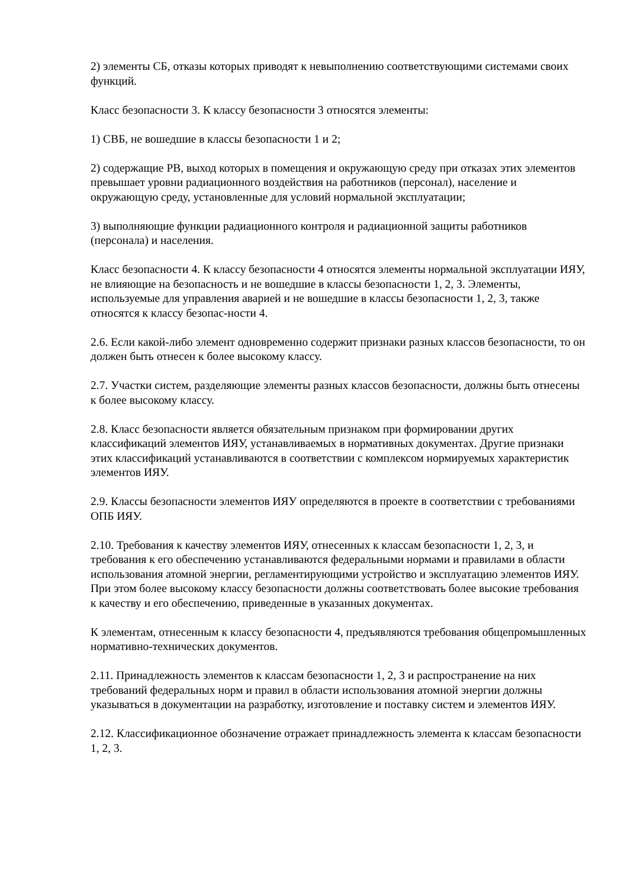2) элементы СБ, отказы которых приводят к невыполнению соответствующими системами своих функций.
Класс безопасности 3. К классу безопасности 3 относятся элементы:
1) СВБ, не вошедшие в классы безопасности 1 и 2;
2) содержащие РВ, выход которых в помещения и окружающую среду при отказах этих элементов превышает уровни радиационного воздействия на работников (персонал), население и окружающую среду, установленные для условий нормальной эксплуатации;
3) выполняющие функции радиационного контроля и радиационной защиты работников (персонала) и населения.
Класс безопасности 4. К классу безопасности 4 относятся элементы нормальной эксплуатации ИЯУ, не влияющие на безопасность и не вошедшие в классы безопасности 1, 2, 3. Элементы, используемые для управления аварией и не вошедшие в классы безопасности 1, 2, 3, также относятся к классу безопас-ности 4.
2.6. Если какой-либо элемент одновременно содержит признаки разных классов безопасности, то он должен быть отнесен к более высокому классу.
2.7. Участки систем, разделяющие элементы разных классов безопасности, должны быть отнесены к более высокому классу.
2.8. Класс безопасности является обязательным признаком при формировании других классификаций элементов ИЯУ, устанавливаемых в нормативных документах. Другие признаки этих классификаций устанавливаются в соответствии с комплексом нормируемых характеристик элементов ИЯУ.
2.9. Классы безопасности элементов ИЯУ определяются в проекте в соответствии с требованиями ОПБ ИЯУ.
2.10. Требования к качеству элементов ИЯУ, отнесенных к классам безопасности 1, 2, 3, и требования к его обеспечению устанавливаются федеральными нормами и правилами в области использования атомной энергии, регламентирующими устройство и эксплуатацию элементов ИЯУ. При этом более высокому классу безопасности должны соответствовать более высокие требования к качеству и его обеспечению, приведенные в указанных документах.
К элементам, отнесенным к классу безопасности 4, предъявляются требования общепромышленных нормативно-технических документов.
2.11. Принадлежность элементов к классам безопасности 1, 2, 3 и распространение на них требований федеральных норм и правил в области использования атомной энергии должны указываться в документации на разработку, изготовление и поставку систем и элементов ИЯУ.
2.12. Классификационное обозначение отражает принадлежность элемента к классам безопасности 1, 2, 3.